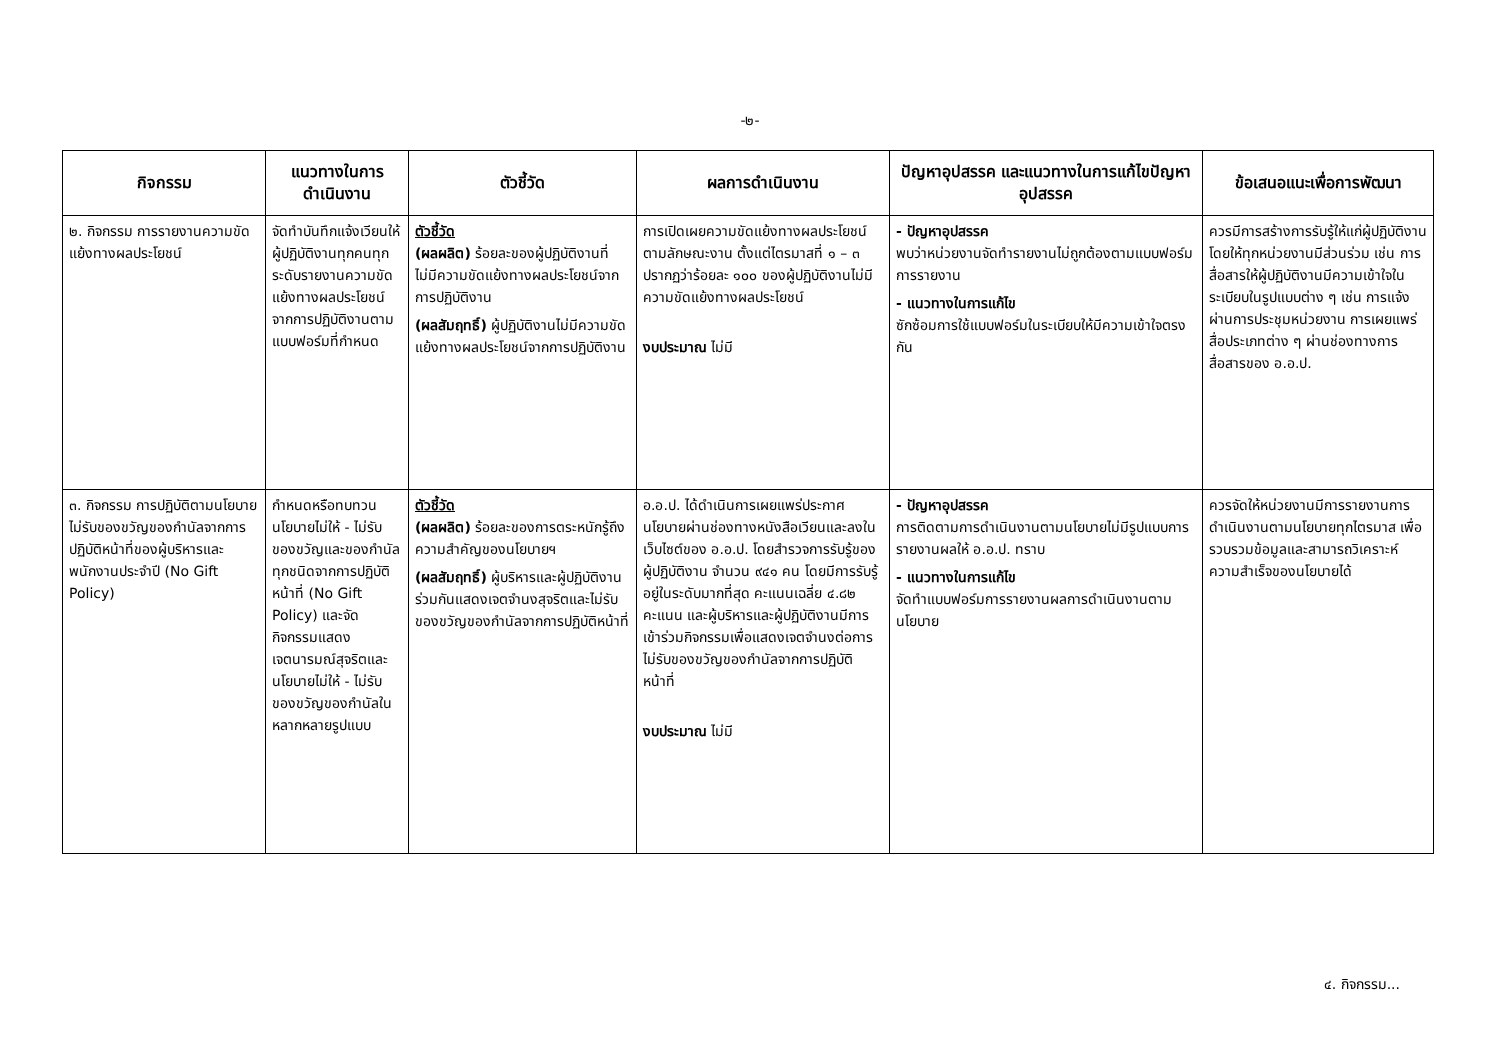-๒-
| กิจกรรม | แนวทางในการดำเนินงาน | ตัวชี้วัด | ผลการดำเนินงาน | ปัญหาอุปสรรค และแนวทางในการแก้ไขปัญหาอุปสรรค | ข้อเสนอแนะเพื่อการพัฒนา |
| --- | --- | --- | --- | --- | --- |
| ๒. กิจกรรม การรายงานความขัดแย้งทางผลประโยชน์ | จัดทำบันทึกแจ้งเวียนให้ผู้ปฏิบัติงานทุกคนทุกระดับรายงานความขัดแย้งทางผลประโยชน์จากการปฏิบัติงานตามแบบฟอร์มที่กำหนด | ตัวชี้วัด (ผลผลิต) ร้อยละของผู้ปฏิบัติงานที่ไม่มีความขัดแย้งทางผลประโยชน์จากการปฏิบัติงาน (ผลสัมฤทธิ์) ผู้ปฏิบัติงานไม่มีความขัดแย้งทางผลประโยชน์จากการปฏิบัติงาน | การเปิดเผยความขัดแย้งทางผลประโยชน์ตามลักษณะงาน ตั้งแต่ไตรมาสที่ ๑ – ๓ ปรากฏว่าร้อยละ ๑๐๐ ของผู้ปฏิบัติงานไม่มีความขัดแย้งทางผลประโยชน์ งบประมาณ ไม่มี | - ปัญหาอุปสรรค พบว่าหน่วยงานจัดทำรายงานไม่ถูกต้องตามแบบฟอร์มการรายงาน - แนวทางในการแก้ไข ซักซ้อมการใช้แบบฟอร์มในระเบียบให้มีความเข้าใจตรงกัน | ควรมีการสร้างการรับรู้ให้แก่ผู้ปฏิบัติงานโดยให้ทุกหน่วยงานมีส่วนร่วม เช่น การสื่อสารให้ผู้ปฏิบัติงานมีความเข้าใจในระเบียบในรูปแบบต่าง ๆ เช่น การแจ้งผ่านการประชุมหน่วยงาน การเผยแพร่สื่อประเภทต่าง ๆ ผ่านช่องทางการสื่อสารของ อ.อ.ป. |
| ๓. กิจกรรม การปฏิบัติตามนโยบายไม่รับของขวัญของกำนัลจากการปฏิบัติหน้าที่ของผู้บริหารและพนักงานประจำปี (No Gift Policy) | กำหนดหรือทบทวนนโยบายไม่ให้ - ไม่รับของขวัญและของกำนัลทุกชนิดจากการปฏิบัติหน้าที่ (No Gift Policy) และจัดกิจกรรมแสดงเจตนารมณ์สุจริตและนโยบายไม่ให้ - ไม่รับของขวัญของกำนัลในหลากหลายรูปแบบ | ตัวชี้วัด (ผลผลิต) ร้อยละของการตระหนักรู้ถึงความสำคัญของนโยบายฯ (ผลสัมฤทธิ์) ผู้บริหารและผู้ปฏิบัติงานร่วมกันแสดงเจตจำนงสุจริตและไม่รับของขวัญของกำนัลจากการปฏิบัติหน้าที่ | อ.อ.ป. ได้ดำเนินการเผยแพร่ประกาศนโยบายผ่านช่องทางหนังสือเวียนและลงในเว็บไซต์ของ อ.อ.ป. โดยสำรวจการรับรู้ของผู้ปฏิบัติงาน จำนวน ๙๔๑ คน โดยมีการรับรู้อยู่ในระดับมากที่สุด คะแนนเฉลี่ย ๔.๘๒ คะแนน และผู้บริหารและผู้ปฏิบัติงานมีการเข้าร่วมกิจกรรมเพื่อแสดงเจตจำนงต่อการไม่รับของขวัญของกำนัลจากการปฏิบัติหน้าที่ งบประมาณ ไม่มี | - ปัญหาอุปสรรค การติดตามการดำเนินงานตามนโยบายไม่มีรูปแบบการรายงานผลให้ อ.อ.ป. ทราบ - แนวทางในการแก้ไข จัดทำแบบฟอร์มการรายงานผลการดำเนินงานตามนโยบาย | ควรจัดให้หน่วยงานมีการรายงานการดำเนินงานตามนโยบายทุกไตรมาส เพื่อรวบรวมข้อมูลและสามารถวิเคราะห์ความสำเร็จของนโยบายได้ |
๔. กิจกรรม...